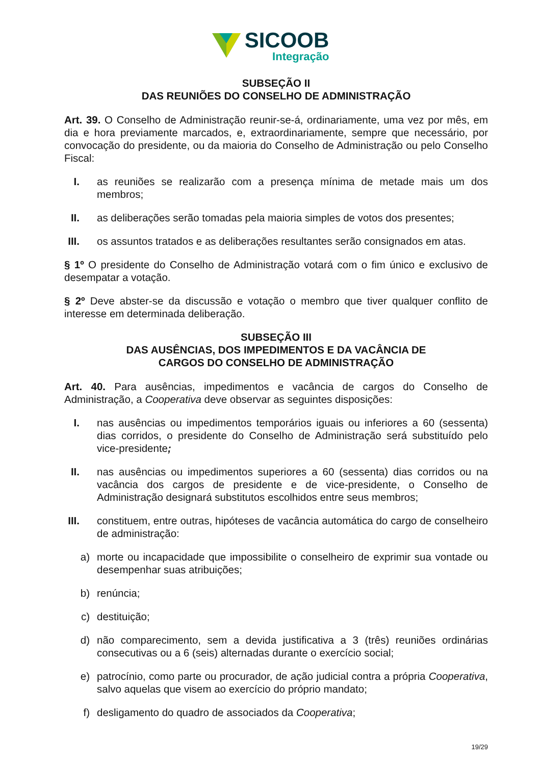SICOOB
Integração
SUBSEÇÃO II
DAS REUNIÕES DO CONSELHO DE ADMINISTRAÇÃO
Art. 39. O Conselho de Administração reunir-se-á, ordinariamente, uma vez por mês, em dia e hora previamente marcados, e, extraordinariamente, sempre que necessário, por convocação do presidente, ou da maioria do Conselho de Administração ou pelo Conselho Fiscal:
I. as reuniões se realizarão com a presença mínima de metade mais um dos membros;
II. as deliberações serão tomadas pela maioria simples de votos dos presentes;
III. os assuntos tratados e as deliberações resultantes serão consignados em atas.
§ 1º O presidente do Conselho de Administração votará com o fim único e exclusivo de desempatar a votação.
§ 2º Deve abster-se da discussão e votação o membro que tiver qualquer conflito de interesse em determinada deliberação.
SUBSEÇÃO III
DAS AUSÊNCIAS, DOS IMPEDIMENTOS E DA VACÂNCIA DE
CARGOS DO CONSELHO DE ADMINISTRAÇÃO
Art. 40. Para ausências, impedimentos e vacância de cargos do Conselho de Administração, a Cooperativa deve observar as seguintes disposições:
I. nas ausências ou impedimentos temporários iguais ou inferiores a 60 (sessenta) dias corridos, o presidente do Conselho de Administração será substituído pelo vice-presidente;
II. nas ausências ou impedimentos superiores a 60 (sessenta) dias corridos ou na vacância dos cargos de presidente e de vice-presidente, o Conselho de Administração designará substitutos escolhidos entre seus membros;
III. constituem, entre outras, hipóteses de vacância automática do cargo de conselheiro de administração:
a) morte ou incapacidade que impossibilite o conselheiro de exprimir sua vontade ou desempenhar suas atribuições;
b) renúncia;
c) destituição;
d) não comparecimento, sem a devida justificativa a 3 (três) reuniões ordinárias consecutivas ou a 6 (seis) alternadas durante o exercício social;
e) patrocínio, como parte ou procurador, de ação judicial contra a própria Cooperativa, salvo aquelas que visem ao exercício do próprio mandato;
f) desligamento do quadro de associados da Cooperativa;
19/29